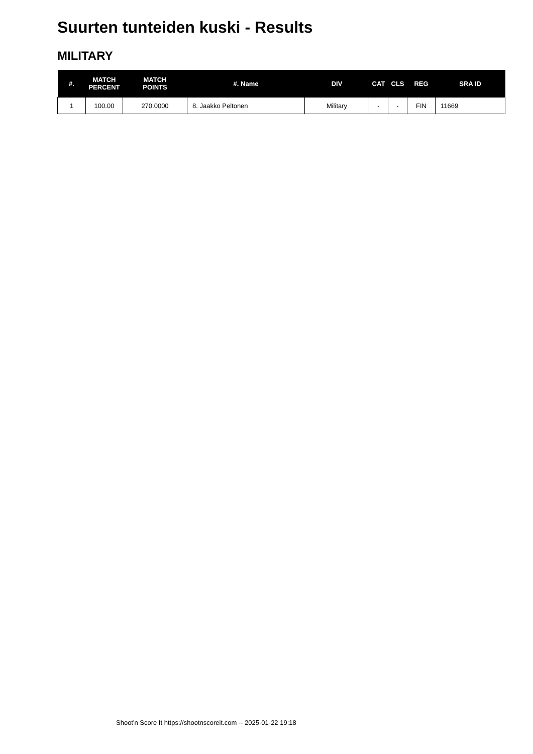Suurten tunteiden kuski - Results
MILITARY
| #. | MATCH PERCENT | MATCH POINTS | #. Name | DIV | CAT | CLS | REG | SRA ID |
| --- | --- | --- | --- | --- | --- | --- | --- | --- |
| 1 | 100.00 | 270.0000 | 8. Jaakko Peltonen | Military | - | - | FIN | 11669 |
Shoot'n Score It https://shootnscoreit.com -- 2025-01-22 19:18